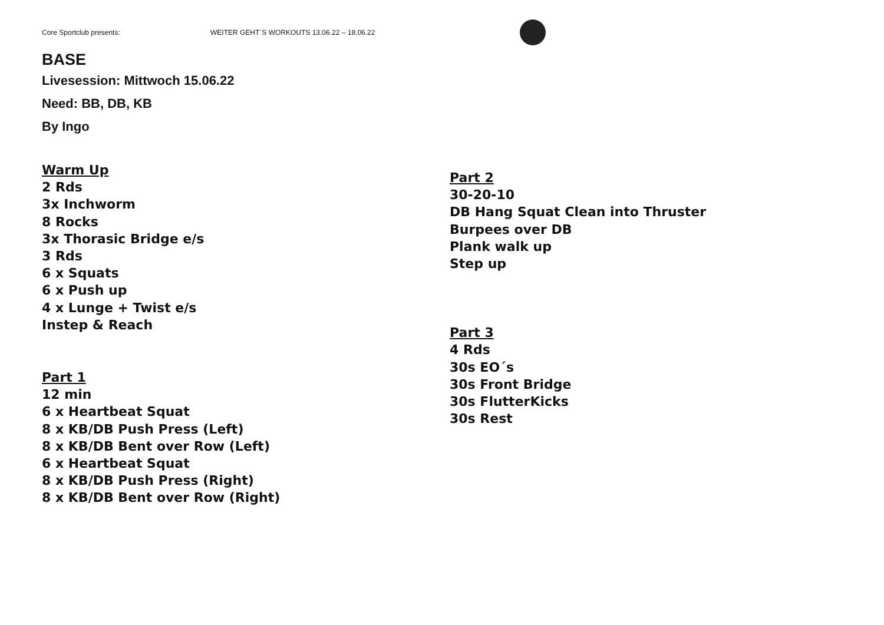Core Sportclub presents: WEITER GEHT`S WORKOUTS 13.06.22 – 18.06.22
BASE
Livesession: Mittwoch 15.06.22
Need: BB, DB, KB
By Ingo
Warm Up
2 Rds
3x Inchworm
8 Rocks
3x Thorasic Bridge e/s
3 Rds
6 x Squats
6 x Push up
4 x Lunge + Twist e/s
Instep & Reach
Part 1
12 min
6 x Heartbeat Squat
8 x KB/DB Push Press (Left)
8 x KB/DB Bent over Row (Left)
6 x Heartbeat Squat
8 x KB/DB Push Press (Right)
8 x KB/DB Bent over Row (Right)
Part 2
30-20-10
DB Hang Squat Clean into Thruster
Burpees over DB
Plank walk up
Step up
Part 3
4 Rds
30s EO´s
30s Front Bridge
30s FlutterKicks
30s Rest